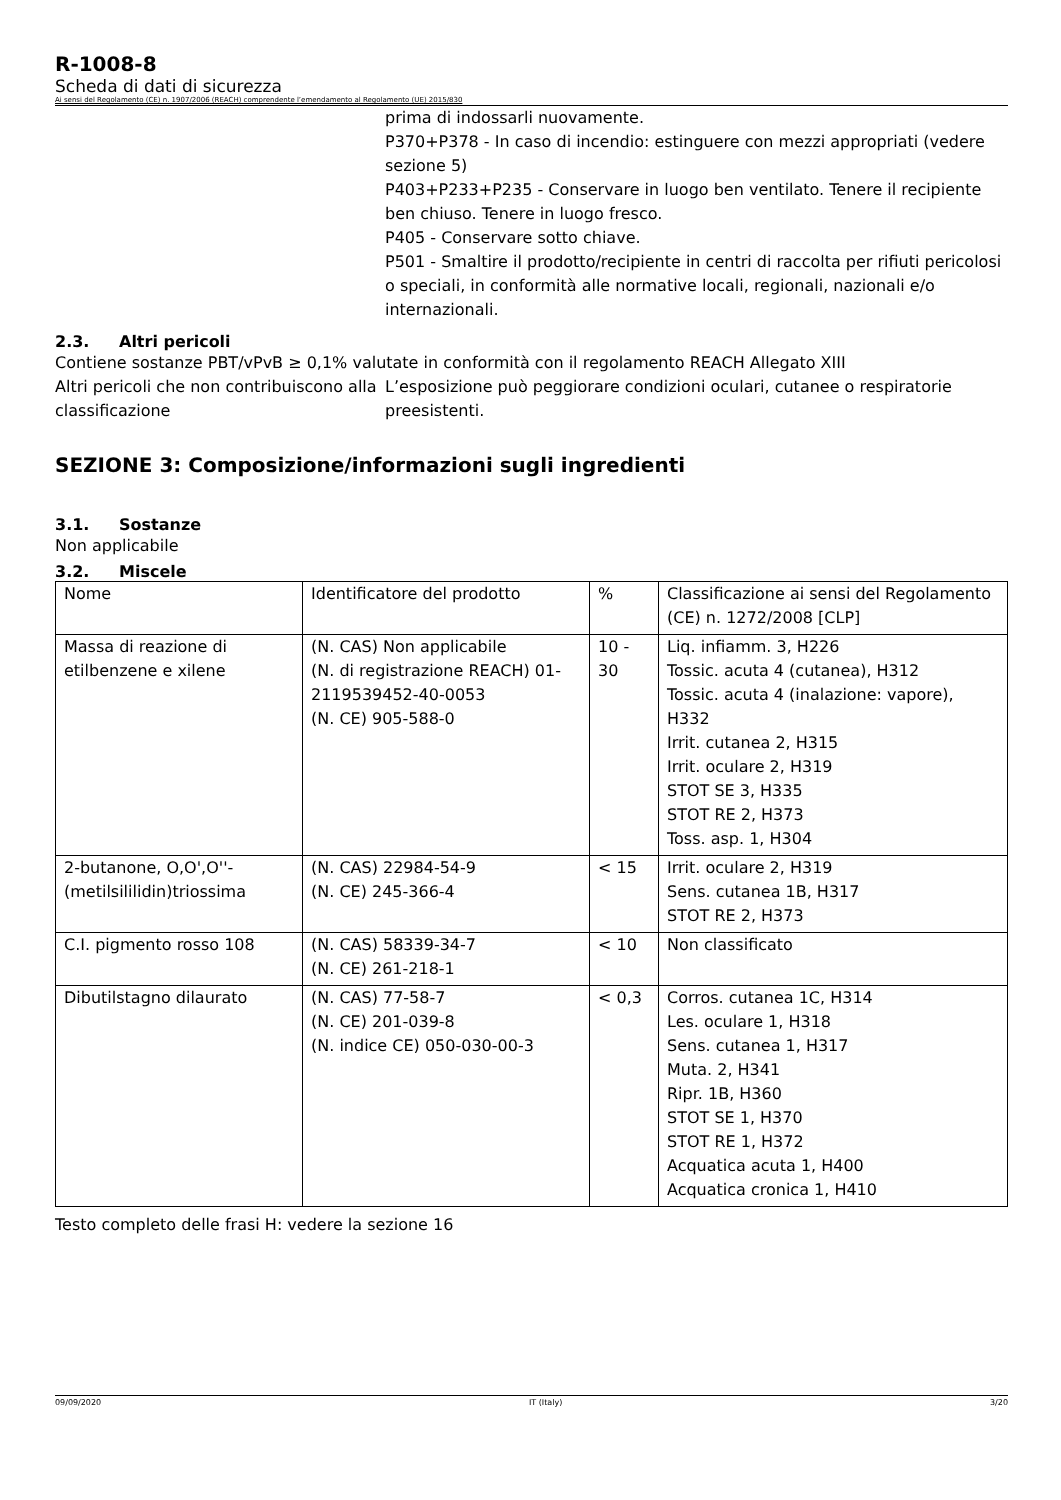R-1008-8
Scheda di dati di sicurezza
Ai sensi del Regolamento (CE) n. 1907/2006 (REACH) comprendente l’emendamento al Regolamento (UE) 2015/830
prima di indossarli nuovamente.
P370+P378 - In caso di incendio: estinguere con mezzi appropriati (vedere sezione 5)
P403+P233+P235 - Conservare in luogo ben ventilato. Tenere il recipiente ben chiuso. Tenere in luogo fresco.
P405 - Conservare sotto chiave.
P501 - Smaltire il prodotto/recipiente in centri di raccolta per rifiuti pericolosi o speciali, in conformità alle normative locali, regionali, nazionali e/o internazionali.
2.3. Altri pericoli
Contiene sostanze PBT/vPvB ≥ 0,1% valutate in conformità con il regolamento REACH Allegato XIII
Altri pericoli che non contribuiscono alla classificazione
L’esposizione può peggiorare condizioni oculari, cutanee o respiratorie preesistenti.
SEZIONE 3: Composizione/informazioni sugli ingredienti
3.1. Sostanze
Non applicabile
3.2. Miscele
| Nome | Identificatore del prodotto | % | Classificazione ai sensi del Regolamento (CE) n. 1272/2008 [CLP] |
| Massa di reazione di etilbenzene e xilene | (N. CAS) Non applicabile (N. di registrazione REACH) 01-2119539452-40-0053 (N. CE) 905-588-0 | 10 - 30 | Liq. infiamm. 3, H226 Tossic. acuta 4 (cutanea), H312 Tossic. acuta 4 (inalazione: vapore), H332 Irrit. cutanea 2, H315 Irrit. oculare 2, H319 STOT SE 3, H335 STOT RE 2, H373 Toss. asp. 1, H304 |
| 2-butanone, O,O',O''-(metilsililidin)triossima | (N. CAS) 22984-54-9 (N. CE) 245-366-4 | < 15 | Irrit. oculare 2, H319 Sens. cutanea 1B, H317 STOT RE 2, H373 |
| C.I. pigmento rosso 108 | (N. CAS) 58339-34-7 (N. CE) 261-218-1 | < 10 | Non classificato |
| Dibutilstagno dilaurato | (N. CAS) 77-58-7 (N. CE) 201-039-8 (N. indice CE) 050-030-00-3 | < 0,3 | Corros. cutanea 1C, H314 Les. oculare 1, H318 Sens. cutanea 1, H317 Muta. 2, H341 Ripr. 1B, H360 STOT SE 1, H370 STOT RE 1, H372 Acquatica acuta 1, H400 Acquatica cronica 1, H410 |
Testo completo delle frasi H: vedere la sezione 16
09/09/2020 IT (Italy) 3/20